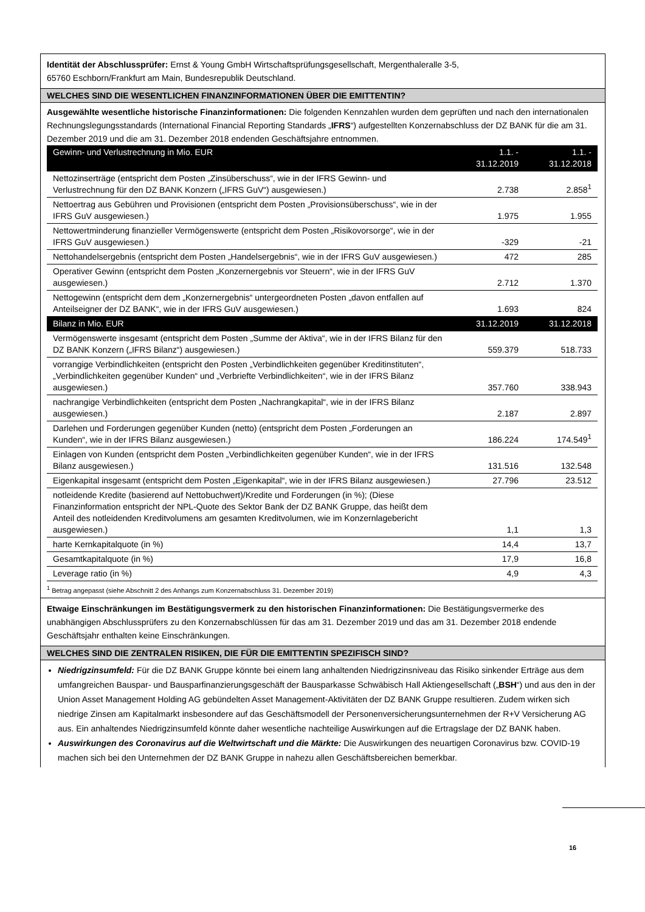Identität der Abschlussprüfer: Ernst & Young GmbH Wirtschaftsprüfungsgesellschaft, Mergenthaleralle 3-5,
65760 Eschborn/Frankfurt am Main, Bundesrepublik Deutschland.
WELCHES SIND DIE WESENTLICHEN FINANZINFORMATIONEN ÜBER DIE EMITTENTIN?
Ausgewählte wesentliche historische Finanzinformationen: Die folgenden Kennzahlen wurden dem geprüften und nach den internationalen Rechnungslegungsstandards (International Financial Reporting Standards „IFRS“) aufgestellten Konzernabschluss der DZ BANK für die am 31. Dezember 2019 und die am 31. Dezember 2018 endenden Geschäftsjahre entnommen.
| Gewinn- und Verlustrechnung in Mio. EUR | 1.1. - 31.12.2019 | 1.1. - 31.12.2018 |
| --- | --- | --- |
| Nettozinserträge (entspricht dem Posten „Zinsüberschuss“, wie in der IFRS Gewinn- und Verlustrechnung für den DZ BANK Konzern („IFRS GuV“) ausgewiesen.) | 2.738 | 2.858<sup>1</sup> |
| Nettoertrag aus Gebühren und Provisionen (entspricht dem Posten „Provisionsüberschuss“, wie in der IFRS GuV ausgewiesen.) | 1.975 | 1.955 |
| Nettowertminderung finanzieller Vermögenswerte (entspricht dem Posten „Risikovorsorge“, wie in der IFRS GuV ausgewiesen.) | -329 | -21 |
| Nettohandelsergebnis (entspricht dem Posten „Handelsergebnis“, wie in der IFRS GuV ausgewiesen.) | 472 | 285 |
| Operativer Gewinn (entspricht dem Posten „Konzernergebnis vor Steuern“, wie in der IFRS GuV ausgewiesen.) | 2.712 | 1.370 |
| Nettogewinn (entspricht dem dem „Konzernergebnis“ untergeordneten Posten „davon entfallen auf Anteilseigner der DZ BANK“, wie in der IFRS GuV ausgewiesen.) | 1.693 | 824 |
| Bilanz in Mio. EUR | 31.12.2019 | 31.12.2018 |
| Vermögenswerte insgesamt (entspricht dem Posten „Summe der Aktiva“, wie in der IFRS Bilanz für den DZ BANK Konzern („IFRS Bilanz“) ausgewiesen.) | 559.379 | 518.733 |
| vorrangige Verbindlichkeiten (entspricht den Posten „Verbindlichkeiten gegenüber Kreditinstituten“, „Verbindlichkeiten gegenüber Kunden“ und „Verbriefte Verbindlichkeiten“, wie in der IFRS Bilanz ausgewiesen.) | 357.760 | 338.943 |
| nachrangige Verbindlichkeiten (entspricht dem Posten „Nachrangkapital“, wie in der IFRS Bilanz ausgewiesen.) | 2.187 | 2.897 |
| Darlehen und Forderungen gegenüber Kunden (netto) (entspricht dem Posten „Forderungen an Kunden“, wie in der IFRS Bilanz ausgewiesen.) | 186.224 | 174.549<sup>1</sup> |
| Einlagen von Kunden (entspricht dem Posten „Verbindlichkeiten gegenüber Kunden“, wie in der IFRS Bilanz ausgewiesen.) | 131.516 | 132.548 |
| Eigenkapital insgesamt (entspricht dem Posten „Eigenkapital“, wie in der IFRS Bilanz ausgewiesen.) | 27.796 | 23.512 |
| notleidende Kredite (basierend auf Nettobuchwert)/Kredite und Forderungen (in %); (Diese Finanzinformation entspricht der NPL-Quote des Sektor Bank der DZ BANK Gruppe, das heißt dem Anteil des notleidenden Kreditvolumens am gesamten Kreditvolumen, wie im Konzernlagebericht ausgewiesen.) | 1,1 | 1,3 |
| harte Kernkapitalquote (in %) | 14,4 | 13,7 |
| Gesamtkapitalquote (in %) | 17,9 | 16,8 |
| Leverage ratio (in %) | 4,9 | 4,3 |
<sup>1</sup> Betrag angepasst (siehe Abschnitt 2 des Anhangs zum Konzernabschluss 31. Dezember 2019)
Etwaige Einschränkungen im Bestätigungsvermerk zu den historischen Finanzinformationen: Die Bestätigungsvermerke des unabhängigen Abschlussprüfers zu den Konzernabschlüssen für das am 31. Dezember 2019 und das am 31. Dezember 2018 endende Geschäftsjahr enthalten keine Einschränkungen.
WELCHES SIND DIE ZENTRALEN RISIKEN, DIE FÜR DIE EMITTENTIN SPEZIFISCH SIND?
Niedrigzinsumfeld: Für die DZ BANK Gruppe könnte bei einem lang anhaltenden Niedrigzinsniveau das Risiko sinkender Erträge aus dem umfangreichen Bauspar- und Bausparfinanzierungsgeschäft der Bausparkasse Schwäbisch Hall Aktiengesellschaft („BSH“) und aus den in der Union Asset Management Holding AG gebündelten Asset Management-Aktivitäten der DZ BANK Gruppe resultieren. Zudem wirken sich niedrige Zinsen am Kapitalmarkt insbesondere auf das Geschäftsmodell der Personenversicherungsunternehmen der R+V Versicherung AG aus. Ein anhaltendes Niedrigzinsumfeld könnte daher wesentliche nachteilige Auswirkungen auf die Ertragslage der DZ BANK haben.
Auswirkungen des Coronavirus auf die Weltwirtschaft und die Märkte: Die Auswirkungen des neuartigen Coronavirus bzw. COVID-19 machen sich bei den Unternehmen der DZ BANK Gruppe in nahezu allen Geschäftsbereichen bemerkbar.
16